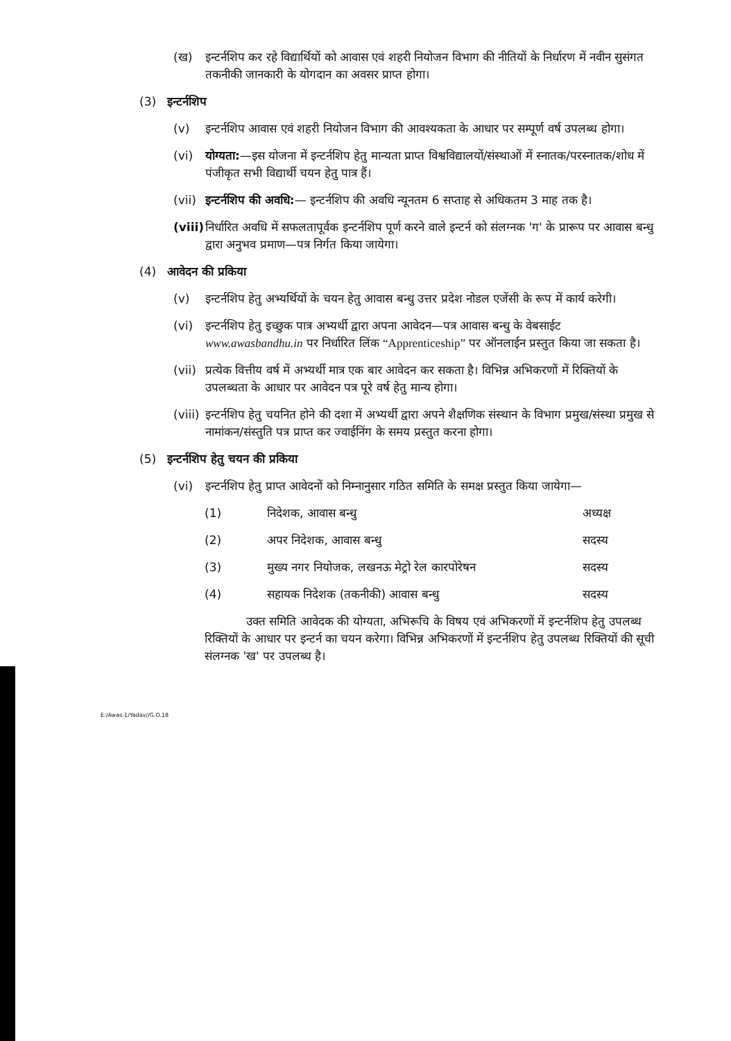(ख) इन्टर्नशिप कर रहे विद्यार्थियों को आवास एवं शहरी नियोजन विभाग की नीतियों के निर्धारण में नवीन सुसंगत तकनीकी जानकारी के योगदान का अवसर प्राप्त होगा।
(3) इन्टर्नशिप
(v) इन्टर्नशिप आवास एवं शहरी नियोजन विभाग की आवश्यकता के आधार पर सम्पूर्ण वर्ष उपलब्ध होगा।
(vi) योग्यता:—इस योजना में इन्टर्नशिप हेतु मान्यता प्राप्त विश्वविद्यालयों/संस्थाओं में स्नातक/परस्नातक/शोध में पंजीकृत सभी विद्यार्थी चयन हेतु पात्र हैं।
(vii) इन्टर्नशिप की अवधि:— इन्टर्नशिप की अवधि न्यूनतम 6 सप्ताह से अधिकतम 3 माह तक है।
(viii) निर्धारित अवधि में सफलतापूर्वक इन्टर्नशिप पूर्ण करने वाले इन्टर्न को संलग्नक 'ग' के प्रारूप पर आवास बन्धु द्वारा अनुभव प्रमाण—पत्र निर्गत किया जायेगा।
(4) आवेदन की प्रकिया
(v) इन्टर्नशिप हेतु अभ्यर्थियों के चयन हेतु आवास बन्धु उत्तर प्रदेश नोडल एजेंसी के रूप में कार्य करेगी।
(vi) इन्टर्नशिप हेतु इच्छुक पात्र अभ्यर्थी द्वारा अपना आवेदन—पत्र आवास बन्धु के वेबसाईट www.awasbandhu.in पर निर्धारित लिंक “Apprenticeship” पर ऑनलाईन प्रस्तुत किया जा सकता है।
(vii) प्रत्येक वित्तीय वर्ष में अभ्यर्थी मात्र एक बार आवेदन कर सकता है। विभिन्न अभिकरणों में रिक्तियों के उपलब्धता के आधार पर आवेदन पत्र पूरे वर्ष हेतु मान्य होगा।
(viii) इन्टर्नशिप हेतु चयनित होने की दशा में अभ्यर्थी द्वारा अपने शैक्षणिक संस्थान के विभाग प्रमुख/संस्था प्रमुख से नामांकन/संस्तुति पत्र प्राप्त कर ज्वाईनिंग के समय प्रस्तुत करना होगा।
(5) इन्टर्नशिप हेतु चयन की प्रकिया
(vi) इन्टर्नशिप हेतु प्राप्त आवेदनों को निम्नानुसार गठित समिति के समक्ष प्रस्तुत किया जायेगा—
(1) निदेशक, आवास बन्धु अध्यक्ष
(2) अपर निदेशक, आवास बन्धु सदस्य
(3) मुख्य नगर नियोजक, लखनऊ मेट्रो रेल कारपोरेषन सदस्य
(4) सहायक निदेशक (तकनीकी) आवास बन्धु सदस्य
उक्त समिति आवेदक की योग्यता, अभिरूचि के विषय एवं अभिकरणों में इन्टर्नशिप हेतु उपलब्ध रिक्तियों के आधार पर इन्टर्न का चयन करेगा। विभिन्न अभिकरणों में इन्टर्नशिप हेतु उपलब्ध रिक्तियों की सूची संलग्नक 'ख' पर उपलब्ध है।
E:/Awas-1/Yadav//G.O.18